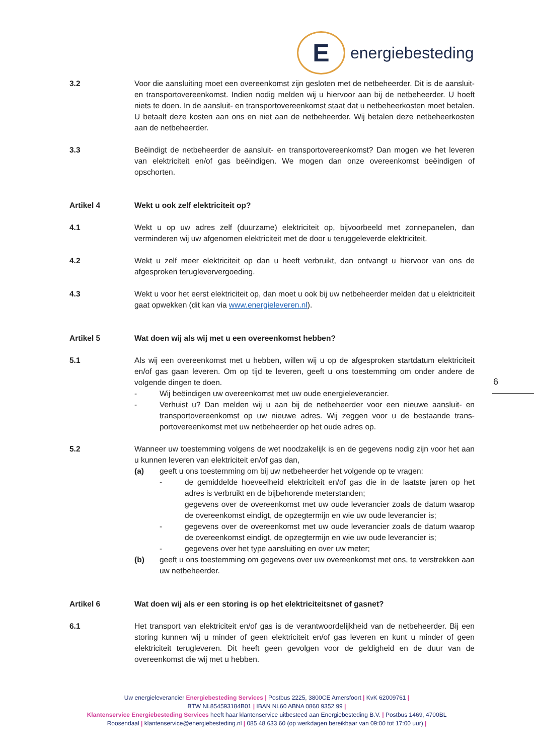E
energiebesteding
3.2 Voor die aansluiting moet een overeenkomst zijn gesloten met de netbeheerder. Dit is de aansluit- en transportovereenkomst. Indien nodig melden wij u hiervoor aan bij de netbeheerder. U hoeft niets te doen. In de aansluit- en transportovereenkomst staat dat u netbeheerkosten moet betalen. U betaalt deze kosten aan ons en niet aan de netbeheerder. Wij betalen deze netbeheerkosten aan de netbeheerder.
3.3 Beëindigt de netbeheerder de aansluit- en transportovereenkomst? Dan mogen we het leveren van elektriciteit en/of gas beëindigen. We mogen dan onze overeenkomst beëindigen of opschorten.
Artikel 4 Wekt u ook zelf elektriciteit op?
4.1 Wekt u op uw adres zelf (duurzame) elektriciteit op, bijvoorbeeld met zonnepanelen, dan verminderen wij uw afgenomen elektriciteit met de door u teruggeleverde elektriciteit.
4.2 Wekt u zelf meer elektriciteit op dan u heeft verbruikt, dan ontvangt u hiervoor van ons de afgesproken terugleververgoeding.
4.3 Wekt u voor het eerst elektriciteit op, dan moet u ook bij uw netbeheerder melden dat u elektriciteit gaat opwekken (dit kan via www.energieleveren.nl).
Artikel 5 Wat doen wij als wij met u een overeenkomst hebben?
5.1 Als wij een overeenkomst met u hebben, willen wij u op de afgesproken startdatum elektriciteit en/of gas gaan leveren. Om op tijd te leveren, geeft u ons toestemming om onder andere de volgende dingen te doen.
- Wij beëindigen uw overeenkomst met uw oude energieleverancier.
- Verhuist u? Dan melden wij u aan bij de netbeheerder voor een nieuwe aansluit- en transportovereenkomst op uw nieuwe adres. Wij zeggen voor u de bestaande trans-portovereenkomst met uw netbeheerder op het oude adres op.
5.2 Wanneer uw toestemming volgens de wet noodzakelijk is en de gegevens nodig zijn voor het aan u kunnen leveren van elektriciteit en/of gas dan,
(a) geeft u ons toestemming om bij uw netbeheerder het volgende op te vragen:
- de gemiddelde hoeveelheid elektriciteit en/of gas die in de laatste jaren op het adres is verbruikt en de bijbehorende meterstanden;
gegevens over de overeenkomst met uw oude leverancier zoals de datum waarop de overeenkomst eindigt, de opzegtermijn en wie uw oude leverancier is;
- gegevens over de overeenkomst met uw oude leverancier zoals de datum waarop de overeenkomst eindigt, de opzegtermijn en wie uw oude leverancier is;
- gegevens over het type aansluiting en over uw meter;
(b) geeft u ons toestemming om gegevens over uw overeenkomst met ons, te verstrekken aan uw netbeheerder.
Artikel 6 Wat doen wij als er een storing is op het elektriciteitsnet of gasnet?
6.1 Het transport van elektriciteit en/of gas is de verantwoordelijkheid van de netbeheerder. Bij een storing kunnen wij u minder of geen elektriciteit en/of gas leveren en kunt u minder of geen elektriciteit terugleveren. Dit heeft geen gevolgen voor de geldigheid en de duur van de overeenkomst die wij met u hebben.
6
Uw energieleverancier Energiebesteding Services | Postbus 2225, 3800CE Amersfoort | KvK 62009761 |
BTW NL854593184B01 | IBAN NL60 ABNA 0860 9352 99 |
Klantenservice Energiebesteding Services heeft haar klantenservice uitbesteed aan Energiebesteding B.V. | Postbus 1469, 4700BL Roosendaal | klantenservice@energiebesteding.nl | 085 48 633 60 (op werkdagen bereikbaar van 09:00 tot 17:00 uur) |